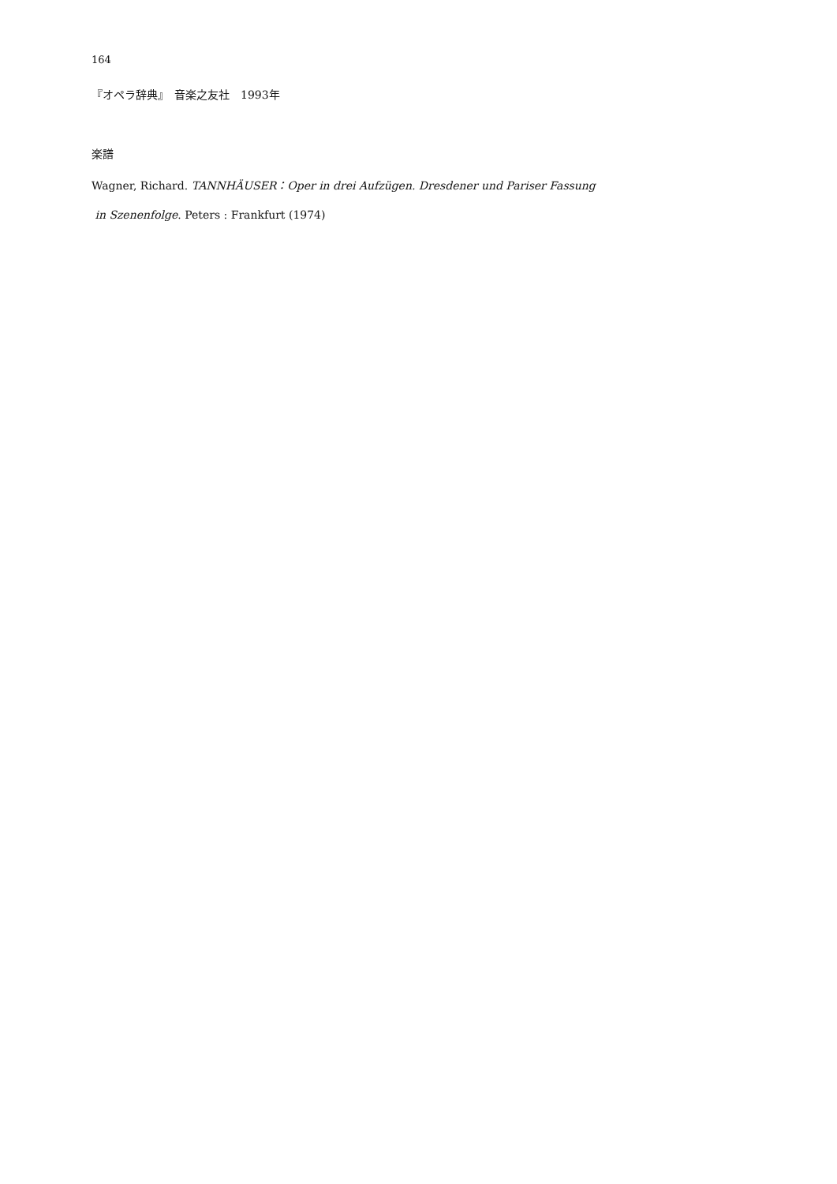164
『オペラ辞典』　音楽之友社　1993年
楽譜
Wagner, Richard. TANNHÄUSER：Oper in drei Aufzügen. Dresdener und Pariser Fassung
in Szenenfolge. Peters : Frankfurt (1974)